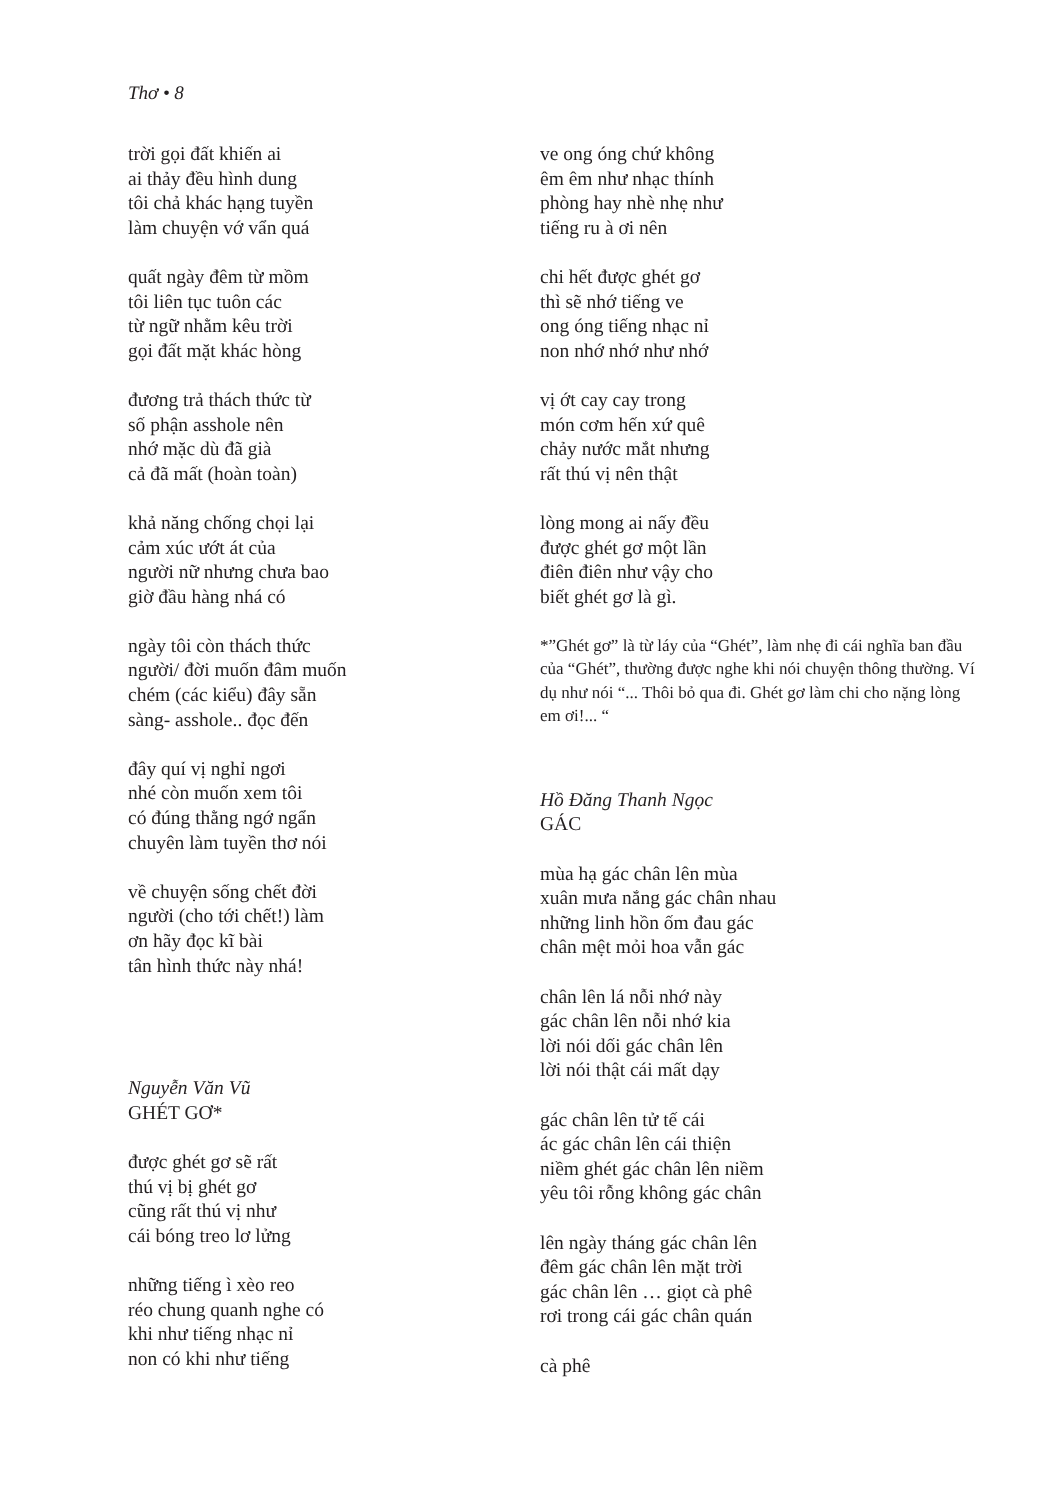Thơ • 8
trời gọi đất khiến ai
ai thảy đều hình dung
tôi chả khác hạng tuyền
làm chuyện vớ vẩn quá
quất ngày đêm từ mồm
tôi liên tục tuôn các
từ ngữ nhằm kêu trời
gọi đất mặt khác hòng
đương trả thách thức từ
số phận asshole nên
nhớ mặc dù đã già
cả đã mất (hoàn toàn)
khả năng chống chọi lại
cảm xúc ướt át của
người nữ nhưng chưa bao
giờ đầu hàng nhá có
ngày tôi còn thách thức
người/ đời muốn đâm muốn
chém (các kiểu) đây sẵn
sàng- asshole.. đọc đến
đây quí vị nghỉ ngơi
nhé còn muốn xem tôi
có đúng thằng ngớ ngẩn
chuyên làm tuyền thơ nói
về chuyện sống chết đời
người (cho tới chết!) làm
ơn hãy đọc kĩ bài
tân hình thức này nhá!
Nguyễn Văn Vũ
GHÉT GƠ*
được ghét gơ sẽ rất
thú vị bị ghét gơ
cũng rất thú vị như
cái bóng treo lơ lửng
những tiếng ì xèo reo
réo chung quanh nghe có
khi như tiếng nhạc nỉ
non có khi như tiếng
ve ong óng chứ không
êm êm như nhạc thính
phòng hay nhè nhẹ như
tiếng ru à ơi nên
chi hết được ghét gơ
thì sẽ nhớ tiếng ve
ong óng tiếng nhạc nỉ
non nhớ nhớ như nhớ
vị ớt cay cay trong
món cơm hến xứ quê
chảy nước mắt nhưng
rất thú vị nên thật
lòng mong ai nấy đều
được ghét gơ một lần
điên điên như vậy cho
biết ghét gơ là gì.
*”Ghét gơ” là từ láy của “Ghét”, làm nhẹ đi cái nghĩa ban đầu của “Ghét”, thường được nghe khi nói chuyện thông thường. Ví dụ như nói “... Thôi bỏ qua đi. Ghét gơ làm chi cho nặng lòng em ơi!... “
Hồ Đăng Thanh Ngọc
GÁC
mùa hạ gác chân lên mùa
xuân mưa nắng gác chân nhau
những linh hồn ốm đau gác
chân mệt mỏi hoa vẫn gác
chân lên lá nỗi nhớ này
gác chân lên nỗi nhớ kia
lời nói dối gác chân lên
lời nói thật cái mất dạy
gác chân lên tử tế cái
ác gác chân lên cái thiện
niềm ghét gác chân lên niềm
yêu tôi rỗng không gác chân
lên ngày tháng gác chân lên
đêm gác chân lên mặt trời
gác chân lên … giọt cà phê
rơi trong cái gác chân quán
cà phê